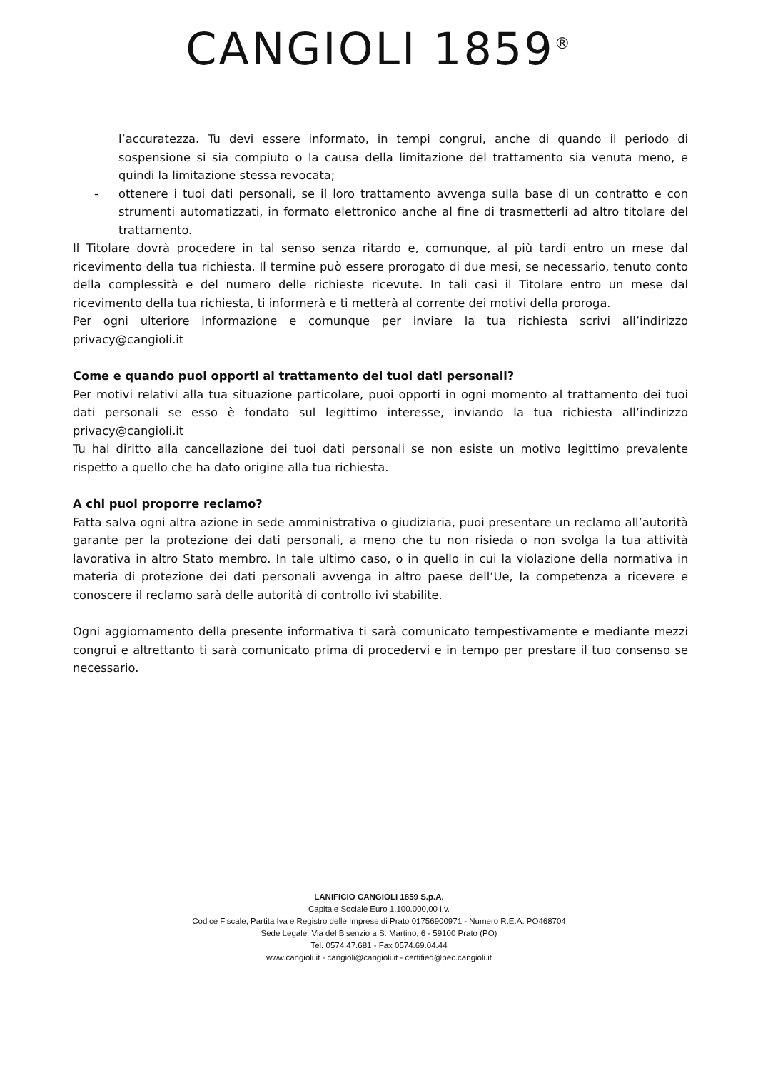CANGIOLI 1859<sup>®</sup>
l’accuratezza. Tu devi essere informato, in tempi congrui, anche di quando il periodo di sospensione si sia compiuto o la causa della limitazione del trattamento sia venuta meno, e quindi la limitazione stessa revocata;
- ottenere i tuoi dati personali, se il loro trattamento avvenga sulla base di un contratto e con strumenti automatizzati, in formato elettronico anche al fine di trasmetterli ad altro titolare del trattamento.
Il Titolare dovrà procedere in tal senso senza ritardo e, comunque, al più tardi entro un mese dal ricevimento della tua richiesta. Il termine può essere prorogato di due mesi, se necessario, tenuto conto della complessità e del numero delle richieste ricevute. In tali casi il Titolare entro un mese dal ricevimento della tua richiesta, ti informerà e ti metterà al corrente dei motivi della proroga.
Per ogni ulteriore informazione e comunque per inviare la tua richiesta scrivi all’indirizzo privacy@cangioli.it
Come e quando puoi opporti al trattamento dei tuoi dati personali?
Per motivi relativi alla tua situazione particolare, puoi opporti in ogni momento al trattamento dei tuoi dati personali se esso è fondato sul legittimo interesse, inviando la tua richiesta all’indirizzo privacy@cangioli.it
Tu hai diritto alla cancellazione dei tuoi dati personali se non esiste un motivo legittimo prevalente rispetto a quello che ha dato origine alla tua richiesta.
A chi puoi proporre reclamo?
Fatta salva ogni altra azione in sede amministrativa o giudiziaria, puoi presentare un reclamo all’autorità garante per la protezione dei dati personali, a meno che tu non risieda o non svolga la tua attività lavorativa in altro Stato membro. In tale ultimo caso, o in quello in cui la violazione della normativa in materia di protezione dei dati personali avvenga in altro paese dell’Ue, la competenza a ricevere e conoscere il reclamo sarà delle autorità di controllo ivi stabilite.
Ogni aggiornamento della presente informativa ti sarà comunicato tempestivamente e mediante mezzi congrui e altrettanto ti sarà comunicato prima di procedervi e in tempo per prestare il tuo consenso se necessario.
LANIFICIO CANGIOLI 1859 S.p.A.
Capitale Sociale Euro 1.100.000,00 i.v.
Codice Fiscale, Partita Iva e Registro delle Imprese di Prato 01756900971 - Numero R.E.A. PO468704
Sede Legale: Via del Bisenzio a S. Martino, 6 - 59100 Prato (PO)
Tel. 0574.47.681 - Fax 0574.69.04.44
www.cangioli.it - cangioli@cangioli.it - certified@pec.cangioli.it